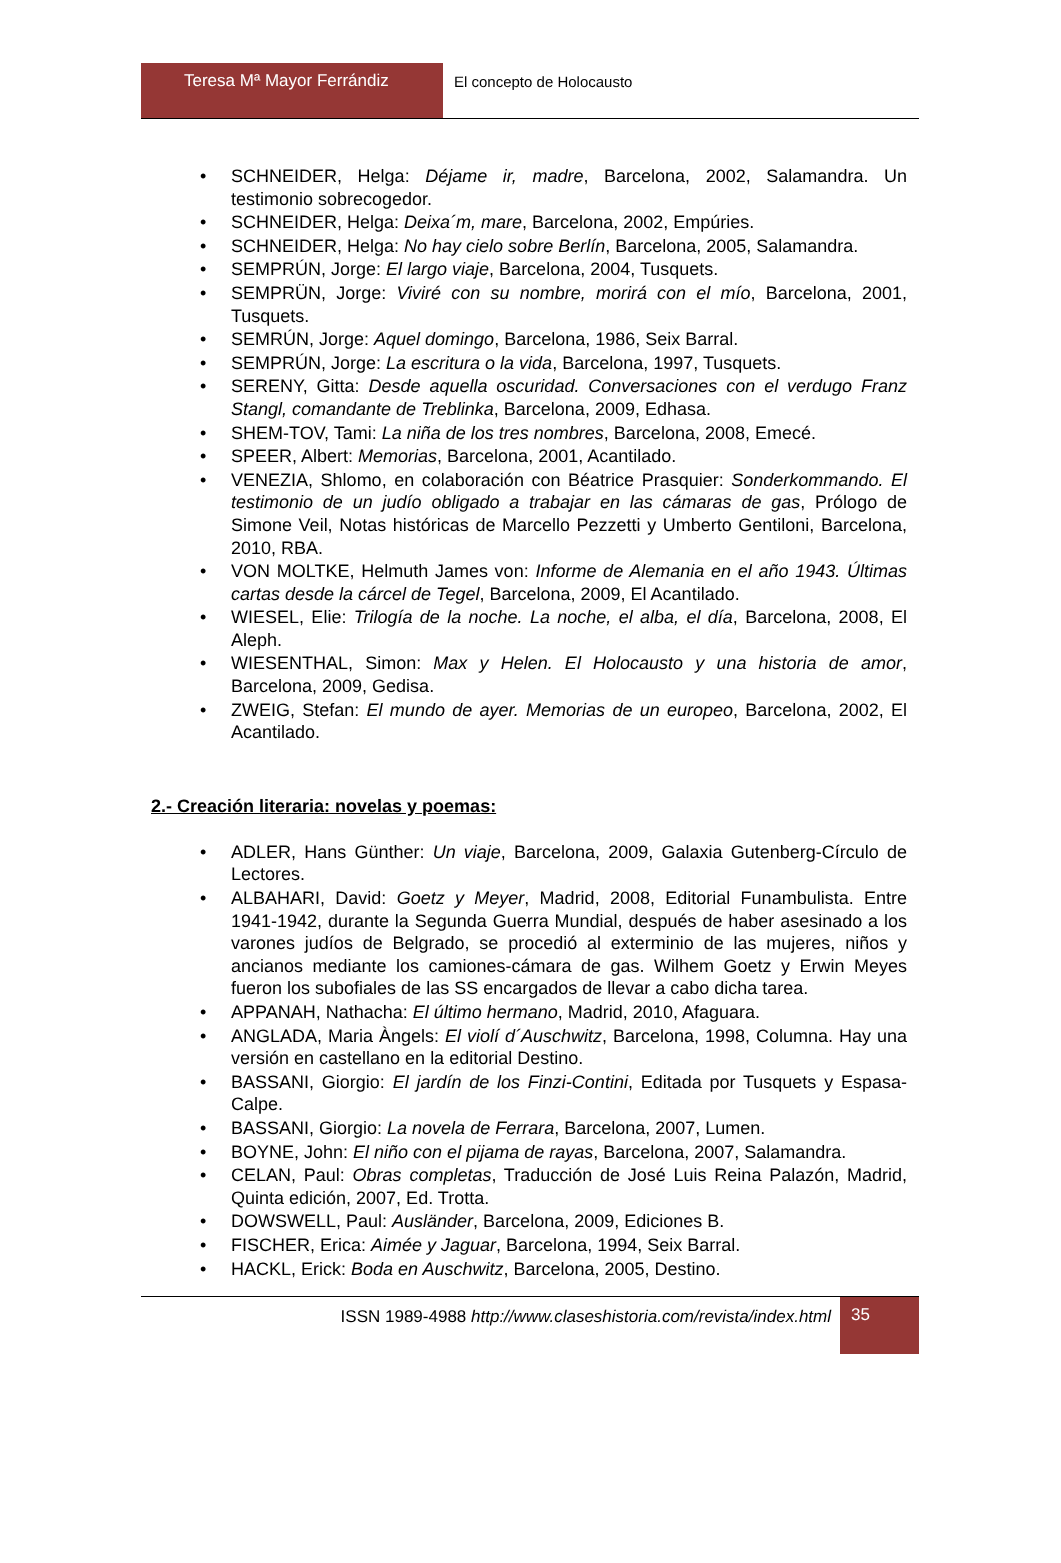Teresa Mª Mayor Ferrándiz El concepto de Holocausto
• SCHNEIDER, Helga: Déjame ir, madre, Barcelona, 2002, Salamandra. Un testimonio sobrecogedor.
• SCHNEIDER, Helga: Deixa´m, mare, Barcelona, 2002, Empúries.
• SCHNEIDER, Helga: No hay cielo sobre Berlín, Barcelona, 2005, Salamandra.
• SEMPRÚN, Jorge: El largo viaje, Barcelona, 2004, Tusquets.
• SEMPRÜN, Jorge: Viviré con su nombre, morirá con el mío, Barcelona, 2001, Tusquets.
• SEMRÚN, Jorge: Aquel domingo, Barcelona, 1986, Seix Barral.
• SEMPRÚN, Jorge: La escritura o la vida, Barcelona, 1997, Tusquets.
• SERENY, Gitta: Desde aquella oscuridad. Conversaciones con el verdugo Franz Stangl, comandante de Treblinka, Barcelona, 2009, Edhasa.
• SHEM-TOV, Tami: La niña de los tres nombres, Barcelona, 2008, Emecé.
• SPEER, Albert: Memorias, Barcelona, 2001, Acantilado.
• VENEZIA, Shlomo, en colaboración con Béatrice Prasquier: Sonderkommando. El testimonio de un judío obligado a trabajar en las cámaras de gas, Prólogo de Simone Veil, Notas históricas de Marcello Pezzetti y Umberto Gentiloni, Barcelona, 2010, RBA.
• VON MOLTKE, Helmuth James von: Informe de Alemania en el año 1943. Últimas cartas desde la cárcel de Tegel, Barcelona, 2009, El Acantilado.
• WIESEL, Elie: Trilogía de la noche. La noche, el alba, el día, Barcelona, 2008, El Aleph.
• WIESENTHAL, Simon: Max y Helen. El Holocausto y una historia de amor, Barcelona, 2009, Gedisa.
• ZWEIG, Stefan: El mundo de ayer. Memorias de un europeo, Barcelona, 2002, El Acantilado.
2.- Creación literaria: novelas y poemas:
• ADLER, Hans Günther: Un viaje, Barcelona, 2009, Galaxia Gutenberg-Círculo de Lectores.
• ALBAHARI, David: Goetz y Meyer, Madrid, 2008, Editorial Funambulista. Entre 1941-1942, durante la Segunda Guerra Mundial, después de haber asesinado a los varones judíos de Belgrado, se procedió al exterminio de las mujeres, niños y ancianos mediante los camiones-cámara de gas. Wilhem Goetz y Erwin Meyes fueron los subofiales de las SS encargados de llevar a cabo dicha tarea.
• APPANAH, Nathacha: El último hermano, Madrid, 2010, Afaguara.
• ANGLADA, Maria Àngels: El violí d´Auschwitz, Barcelona, 1998, Columna. Hay una versión en castellano en la editorial Destino.
• BASSANI, Giorgio: El jardín de los Finzi-Contini, Editada por Tusquets y Espasa-Calpe.
• BASSANI, Giorgio: La novela de Ferrara, Barcelona, 2007, Lumen.
• BOYNE, John: El niño con el pijama de rayas, Barcelona, 2007, Salamandra.
• CELAN, Paul: Obras completas, Traducción de José Luis Reina Palazón, Madrid, Quinta edición, 2007, Ed. Trotta.
• DOWSWELL, Paul: Ausländer, Barcelona, 2009, Ediciones B.
• FISCHER, Erica: Aimée y Jaguar, Barcelona, 1994, Seix Barral.
• HACKL, Erick: Boda en Auschwitz, Barcelona, 2005, Destino.
ISSN 1989-4988 http://www.claseshistoria.com/revista/index.html
35